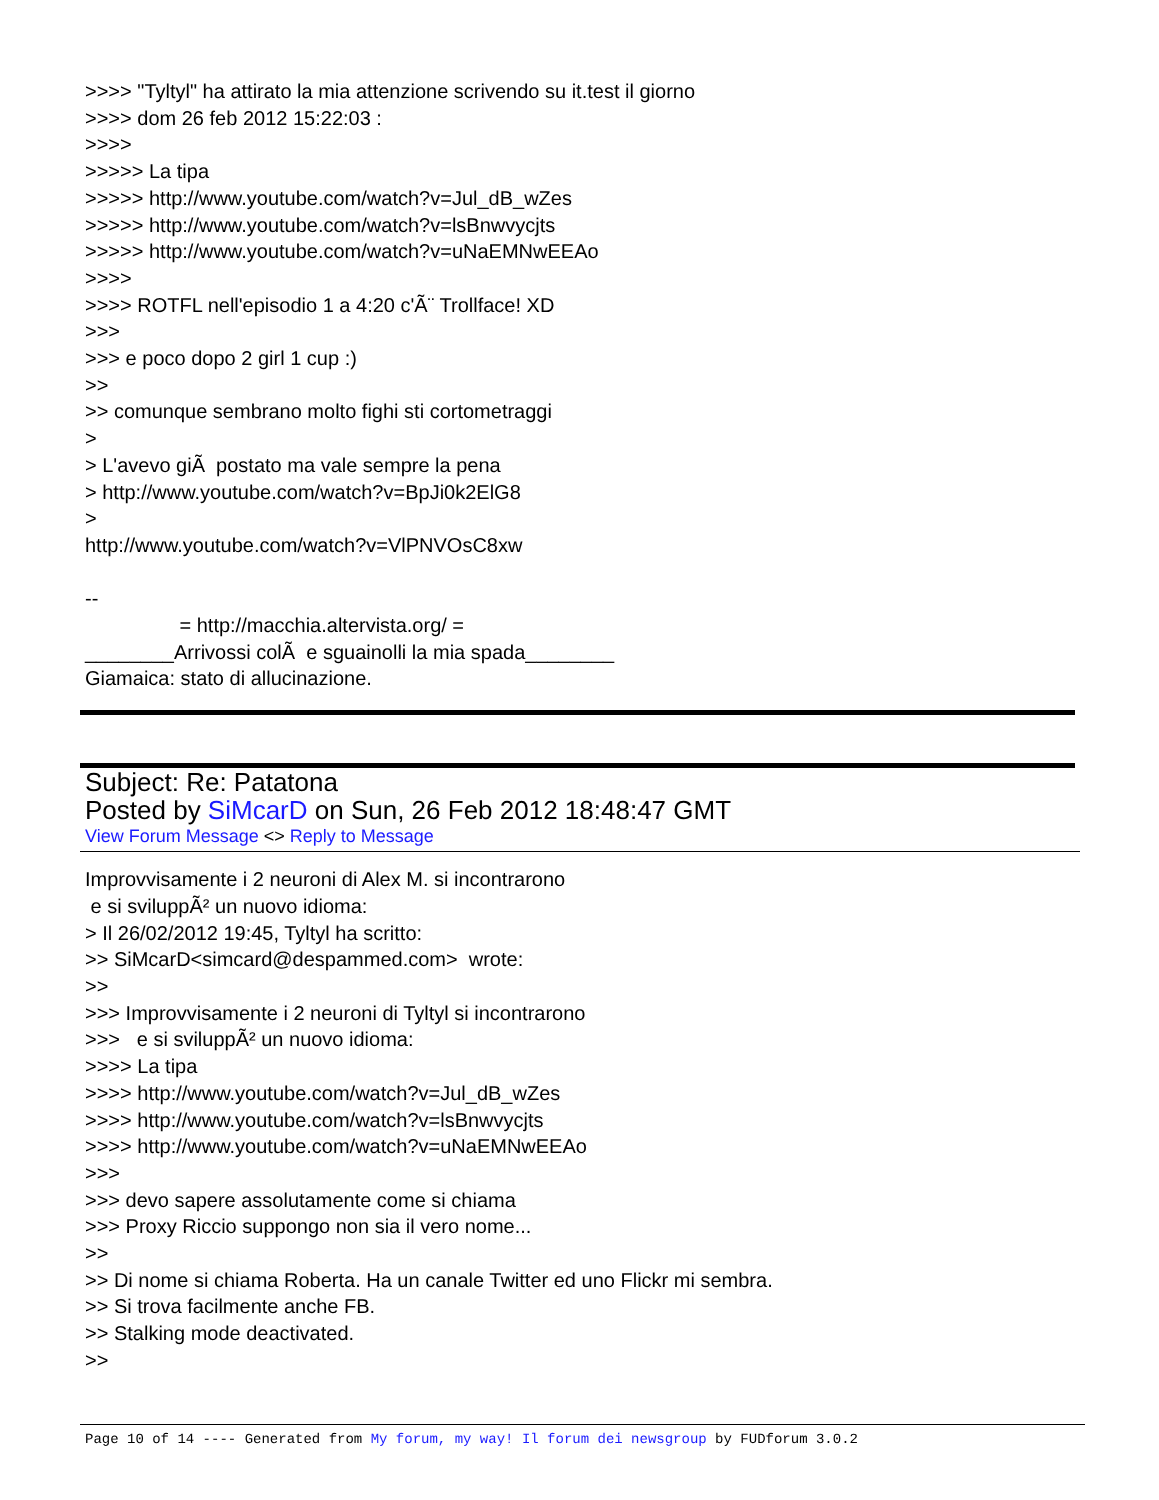>>>> "Tyltyl" ha attirato la mia attenzione scrivendo su it.test il giorno >>>> dom 26 feb 2012 15:22:03 : >>>> >>>>> La tipa >>>>> http://www.youtube.com/watch?v=Jul_dB_wZes >>>>> http://www.youtube.com/watch?v=lsBnwvycjts >>>>> http://www.youtube.com/watch?v=uNaEMNwEEAo >>>> >>>> ROTFL nell'episodio 1 a 4:20 c'Ã¨ Trollface! XD >>> >>> e poco dopo 2 girl 1 cup :) >> >> comunque sembrano molto fighi sti cortometraggi > > L'avevo giÃ postato ma vale sempre la pena > http://www.youtube.com/watch?v=BpJi0k2ElG8 > http://www.youtube.com/watch?v=VlPNVOsC8xw -- = http://macchia.altervista.org/ = ________Arrivossi colÃ e sguainolli la mia spada________ Giamaica: stato di allucinazione.
Subject: Re: Patatona
Posted by SiMcarD on Sun, 26 Feb 2012 18:48:47 GMT
View Forum Message <> Reply to Message
Improvvisamente i 2 neuroni di Alex M. si incontrarono e si sviluppÃ² un nuovo idioma: > Il 26/02/2012 19:45, Tyltyl ha scritto: >> SiMcarD<simcard@despammed.com> wrote: >> >>> Improvvisamente i 2 neuroni di Tyltyl si incontrarono >>> e si sviluppÃ² un nuovo idioma: >>>> La tipa >>>> http://www.youtube.com/watch?v=Jul_dB_wZes >>>> http://www.youtube.com/watch?v=lsBnwvycjts >>>> http://www.youtube.com/watch?v=uNaEMNwEEAo >>> >>> devo sapere assolutamente come si chiama >>> Proxy Riccio suppongo non sia il vero nome... >> >> Di nome si chiama Roberta. Ha un canale Twitter ed uno Flickr mi sembra. >> Si trova facilmente anche FB. >> Stalking mode deactivated. >>
Page 10 of 14 ---- Generated from My forum, my way! Il forum dei newsgroup by FUDforum 3.0.2